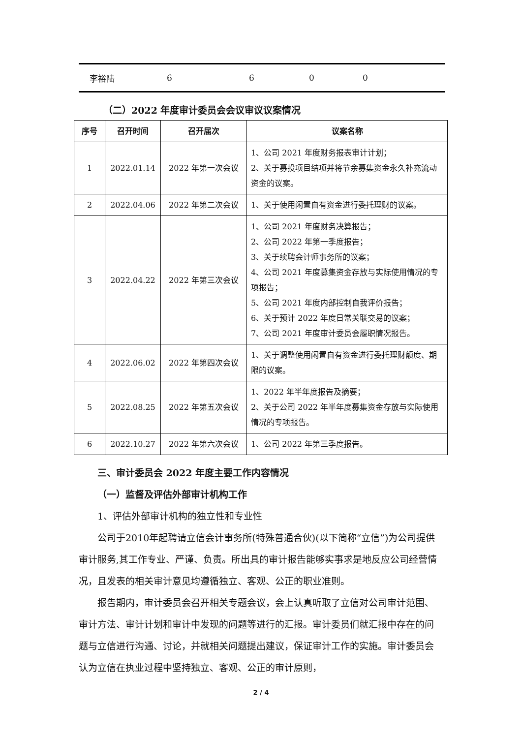| 李裕陆 | 6 | 6 | 0 | 0 |
（二）2022 年度审计委员会会议审议议案情况
| 序号 | 召开时间 | 召开届次 | 议案名称 |
| --- | --- | --- | --- |
| 1 | 2022.01.14 | 2022 年第一次会议 | 1、公司 2021 年度财务报表审计计划； 2、关于募投项目结项并将节余募集资金永久补充流动资金的议案。 |
| 2 | 2022.04.06 | 2022 年第二次会议 | 1、关于使用闲置自有资金进行委托理财的议案。 |
| 3 | 2022.04.22 | 2022 年第三次会议 | 1、公司 2021 年度财务决算报告； 2、公司 2022 年第一季度报告； 3、关于续聘会计师事务所的议案； 4、公司 2021 年度募集资金存放与实际使用情况的专项报告； 5、公司 2021 年度内部控制自我评价报告； 6、关于预计 2022 年度日常关联交易的议案； 7、公司 2021 年度审计委员会履职情况报告。 |
| 4 | 2022.06.02 | 2022 年第四次会议 | 1、关于调整使用闲置自有资金进行委托理财额度、期限的议案。 |
| 5 | 2022.08.25 | 2022 年第五次会议 | 1、2022 年半年度报告及摘要； 2、关于公司 2022 年半年度募集资金存放与实际使用情况的专项报告。 |
| 6 | 2022.10.27 | 2022 年第六次会议 | 1、公司 2022 年第三季度报告。 |
三、审计委员会 2022 年度主要工作内容情况
（一）监督及评估外部审计机构工作
1、评估外部审计机构的独立性和专业性
公司于2010年起聘请立信会计事务所(特殊普通合伙)(以下简称“立信”)为公司提供审计服务,其工作专业、严谨、负责。所出具的审计报告能够实事求是地反应公司经营情况，且发表的相关审计意见均遵循独立、客观、公正的职业准则。
报告期内，审计委员会召开相关专题会议，会上认真听取了立信对公司审计范围、审计方法、审计计划和审计中发现的问题等进行的汇报。审计委员们就汇报中存在的问题与立信进行沟通、讨论，并就相关问题提出建议，保证审计工作的实施。审计委员会认为立信在执业过程中坚持独立、客观、公正的审计原则，
2 / 4